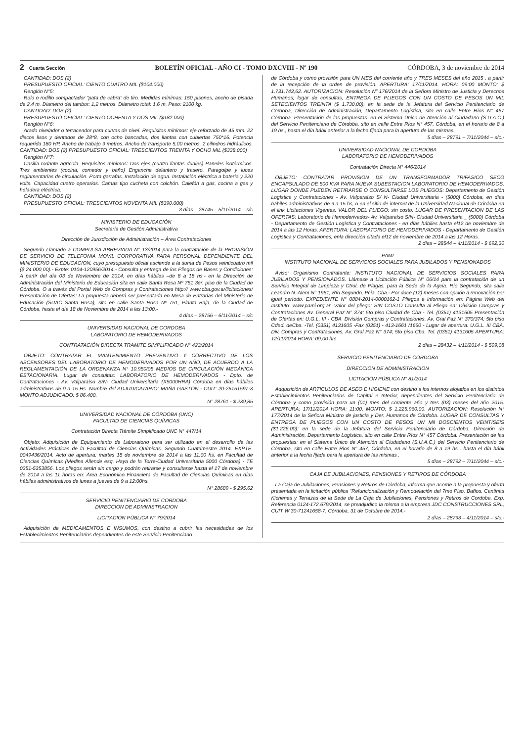2 Cuarta Sección BOLETÍN OFICIAL - AÑO CI - TOMO DXCVIII - Nº 190 CÓRDOBA, 3 de noviembre de 2014
CANTIDAD: DOS (2)
PRESUPUESTO OFICIAL: CIENTO CUATRO MIL ($104.000)
Renglón N°5:
Rolo o rodillo compactador “pata de cabra” de tiro. Medidas mínimas: 150 pisones, ancho de pisada de 2,4 m. Diametro del tambor: 1,2 metros. Diámetro total: 1,6 m. Peso: 2100 kg.
CANTIDAD: DOS (2)
PRESUPUESTO OFICIAL: CIENTO OCHENTA Y DOS MIL ($182.000)
Renglón N°6:
Arado nivelador o terraceador para curvas de nivel. Requisitos mínimos: eje reforzado de 45 mm. 22 discos lisos y dentados de 28*8, con ocho bancadas, dos llantas con cubiertas 750*16. Potencia requerida 180 HP. Ancho de trabajo 9 metros. Ancho de transporte 5,00 metros. 2 cilindros hidráulicos. CANTIDAD: DOS (2) PRESUPUESTO OFICIAL: TRESCIENTOS TREINTA Y OCHO MIL ($338.000)
Renglón N°7:
Casilla rodante agrícola. Requisitos mínimos: Dos ejes (cuatro llantas duales) Paneles isotérmicos. Tres ambientes (cocina, comedor y baño) Enganche delantero y trasero. Paragolpe y luces reglamentarias de circulación. Porta garrafas. Instalación de agua. Instalación eléctrica a batería y 220 volts. Capacidad cuatro operarios. Camas tipo cucheta con colchón. Calefón a gas, cocina a gas y heladera eléctrica.
CANTIDAD: DOS (2)
PRESUPUESTO OFICIAL: TRESCIENTOS NOVENTA MIL ($390.000)
3 días – 28745 – 5/11/2014 – s/c
MINISTERIO DE EDUCACIÓN
Secretaría de Gestión Administrativa
Dirección de Jurisdicción de Administración – Área Contrataciones
Segundo Llamado a COMPULSA ABREVIADA N° 13/2014 para la contratación de la PROVISIÓN DE SERVICIO DE TELEFONIA MOVIL CORPORATIVA PARA PERSONAL DEPENDIENTE DEL MINISTERIO DE EDUCACION, cuyo presupuesto oficial asciende a la suma de Pesos veinticuatro mil ($ 24.000,00).- Expte: 0104-120956/2014.- Consulta y entrega de los Pliegos de Bases y Condiciones: A partir del día 03 de Noviembre de 2014, en días hábiles –de 8 a 18 hs.- en la Dirección de Administración del Ministerio de Educación sita en calle Santa Rosa Nº 751 3er. piso de la Ciudad de Córdoba. O a través del Portal Web de Compras y Contrataciones http:// www.cba.gov.ar/licitaciones/ Presentación de Ofertas: La propuesta deberá ser presentada en Mesa de Entradas del Ministerio de Educación (SUAC Santa Rosa), sito en calle Santa Rosa Nº 751, Planta Baja, de la Ciudad de Córdoba, hasta el día 18 de Noviembre de 2014 a las 13:00.-
4 días – 28756 – 6/11/2014 – s/c
UNIVERSIDAD NACIONAL DE CORDOBA
LABORATORIO DE HEMODERIVADOS
CONTRATACIÓN DIRECTA TRAMITE SIMPLIFICADO N° 423/2014
OBJETO: CONTRATAR EL MANTENIMIENTO PREVENTIVO Y CORRECTIVO DE LOS ASCENSORES DEL LABORATORIO DE HEMODERIVADOS POR UN AÑO, DE ACUERDO A LA REGLAMENTACIÓN DE LA ORDENANZA N° 10.950/05 MEDIOS DE CIRCULACIÓN MECÁNICA ESTACIONARIA. Lugar de consultas: LABORATORIO DE HEMODERIVADOS - Dpto. de Contrataciones - Av. Valparaíso S/N- Ciudad Universitaria (X5000HRA) Córdoba en días hábiles administrativos de 9 a 15 Hs. Nombre del ADJUDICATARIO: MAÑA GASTÓN - CUIT: 20-25151597-3 MONTO ADJUDICADO: $ 86.400.
N° 28761 - $ 239,85
UNIVERSIDAD NACIONAL DE CÓRDOBA (UNC)
FACULTAD DE CIENCIAS QUÍMICAS
Contratación Directa Trámite Simplificado UNC N° 447/14
Objeto: Adquisición de Equipamiento de Laboratorio para ser utilizado en el desarrollo de las Actividades Prácticas de la Facultad de Ciencias Químicas. Segundo Cuatrimestre 2014. EXPTE. 0049436/2014. Acto de apertura: martes 18 de noviembre de 2014 a las 11:00 hs. en Facultad de Ciencias Químicas (Medina Allende esq. Haya de la Torre-Ciudad Universitaria 5000 Córdoba) - TE 0351-5353856. Los pliegos serán sin cargo y podrán retirarse y consultarse hasta el 17 de noviembre de 2014 a las 11 horas en: Área Económico Financiera de Facultad de Ciencias Químicas en días hábiles administrativos de lunes a jueves de 9 a 12:00hs.
N° 28689 - $ 295,62
SERVICIO PENITENCIARIO DE CORDOBA
DIRECCION DE ADMINISTRACION
LICITACION PÚBLICA N° 79/2014
Adquisición de MEDICAMENTOS E INSUMOS, con destino a cubrir las necesidades de los Establecimientos Penitenciarios dependientes de este Servicio Penitenciario
de Córdoba y como provisión para UN MES del corriente año y TRES MESES del año 2015 , a partir de la recepción de la orden de provisión. APERTURA: 17/11/2014. HORA: 09:00 MONTO: $ 1.731.743,62. AUTORIZACION: Resolución N” 176/2014 de la Señora Ministro de Justicia y Derechos Humanos; lugar de consultas, ENTREGA DE PLIEGOS CON UN COSTO DE PESOS UN MIL SETECIENTOS TREINTA ($ 1.730,00), en la sede de la Jefatura del Servicio Penitenciario de Córdoba, Dirección de Administración, Departamento Logística, sito en calle Entre Ríos N° 457 Córdoba. Presentación de las propuestas: en el Sistema Único de Atención al Ciudadano (S.U.A.C.) del Servicio Penitenciario de Córdoba, sito en calle Entre Ríos N° 457, Córdoba, en el horario de 8 a 19 hs., hasta el día hábil anterior a la fecha fijada para la apertura de las mismas.
5 días – 28791 – 7/11/2044 – s/c.-
UNIVERSIDAD NACIONAL DE CORDOBA
LABORATORIO DE HEMODERIVADOS
Contratación Directa N° 446/2014
OBJETO: CONTRATAR PROVISION DE UN TRANSFORMADOR TRIFASICO SECO ENCAPSULADO DE 500 KVA PARA NUEVA SUBESTACION LABORATORIO DE HEMODERIVADOS. LUGAR DONDE PUEDEN RETIRARSE O CONSULTARSE LOS PLIEGOS: Departamento de Gestión Logística y Contrataciones - Av. Valparaíso S/ N- Ciudad Universitaria - (5000) Córdoba, en días hábiles administrativos de 9 a 15 hs, o en el sitio de internet de la Universidad Nacional de Córdoba en el link Licitaciones Vigentes. VALOR DEL PLIEGO: sin costo. LUGAR DE PRESENTACION DE LAS OFERTAS: Laboratorio de Hemoderivados- Av. Valparaíso S/N- Ciudad Universitaria _ (5000) Córdoba - Departamento de Gestión Logística y Contrataciones - en días hábiles hasta el12 de noviembre de 2014 a las 12 Horas. APERTURA: LABORATORIO DE HEMODERIVADOS - Departamento de Gestión Logística y Contrataciones, enla dirección citada el12 de noviembre de 2014 a las 12 Horas.
2 días – 28544 – 4/11/2014 - $ 692,30
PAMI
INSTITUTO NACIONAL DE SERVICIOS SOCIALES PARA JUBILADOS Y PENSIONADOS
Aviso: Organismo Contratante: INSTITUTO NACIONAL DE SERVICIOS SOCIALES PARA JUBILADOS Y PENSIONADOS. Llámase a Licitación Pública N° 06/14 para la contratación de un Servicio Integral de Limpieza y Ctrol. de Plagas, para la Sede de la Agcia. Río Segundo, sita calle Leandro N. Alem N° 1951, Río Segundo, Pcia. Cba.- Por doce (12) meses con opción a renovación por igual período. EXPEDIENTE N° 0884-2014-0000162-1 Pliegos e información en: Página Web del Instituto: www.pami.org.ar. Valor del pliego: SIN COSTO Consulta al Pliego en: División Compras y Contrataciones Av. General Paz N° 374; 5to piso Ciudad de Cba - Tel. (0351) 4131605 Presentación de Ofertas en: U.G.L. III - CBA. División Compras y Contrataciones, Av. Gral Paz N° 370/374; 5to piso Cdad. deCba. -Tel. (0351) 4131605 -Fax (0351) - 413-1661 /1660 - Lugar de apertura: U.G.L. III CBA. Div. Compras y Contrataciones, Av. Gral Paz N° 374; 5to piso Cba. Tel. (0351) 4131605 APERTURA: 12/11/2014 HORA: 09,00 hrs.
2 días – 28432 – 4/11/2014 - $ 509,08
SERVICIO PENITENCIARIO DE CORDOBA
DIRECCION DE ADMINISTRACION
LICITACION PÚBLICA N° 81/2014
Adquisición de ARTICULOS DE ASEO E HIGIENE con destino a los internos alojados en los distintos Establecimientos Penitenciarios de Capital e Interior, dependientes del Servicio Penitenciario de Córdoba y como provisión para un (01) mes del corriente año y tres (03) meses del año 2015. APERTURA: 17/11/2014 HORA: 11:00, MONTO: $ 1.225.960,00. AUTORIZACION: Resolución N° 177/2014 de la Señora Ministro de justicia y Der. Humanos de Córdoba. LUGAR DE CONSULTAS Y ENTREGA DE PLIEGOS CON UN COSTO DE PESOS UN Mil DOSCIENTOS VEINTISEIS ($1.226,00): en la sede de la Jefatura del Servicio Penitenciario de Córdoba, Dirección de Administración, Departamento Logística, sito en calle Entre Ríos N° 457 Córdoba. Presentación de las propuestas: en el Sistema Único de Atención al Ciudadano (S.U.A.C.) del Servicio Penitenciario de Córdoba, sito en calle Entre Rios N° 457, Córdoba, en el horario de 8 a 19 hs . hasta el día hábil anterior a la fecha fijada para la apertura de las mismas .
5 días – 28792 – 7/11/2044 – s/c.-
CAJA DE JUBILACIONES, PENSIONES Y RETIROS DE CÓRDOBA
La Caja de Jubilaciones, Pensiones y Retiros de Córdoba, informa que acorde a la propuesta y oferta presentada en la licitación pública “Refuncionalización y Remodelación del 7mo Piso, Baños, Cantinas Kichenes y Terrazas de la Sede de La Caja de Jubilaciones, Pensiones y Retiros de Cordoba, Exp. Referencia 0124-172.679/2014, se preadjudico la misma a la empresa JDC CONSTRUCCIONES SRL, CUIT W 30-71241658-7. Córdoba, 31 de Octubre de 2014.-
2 días – 28793 – 4/11/2014 – s/c.-